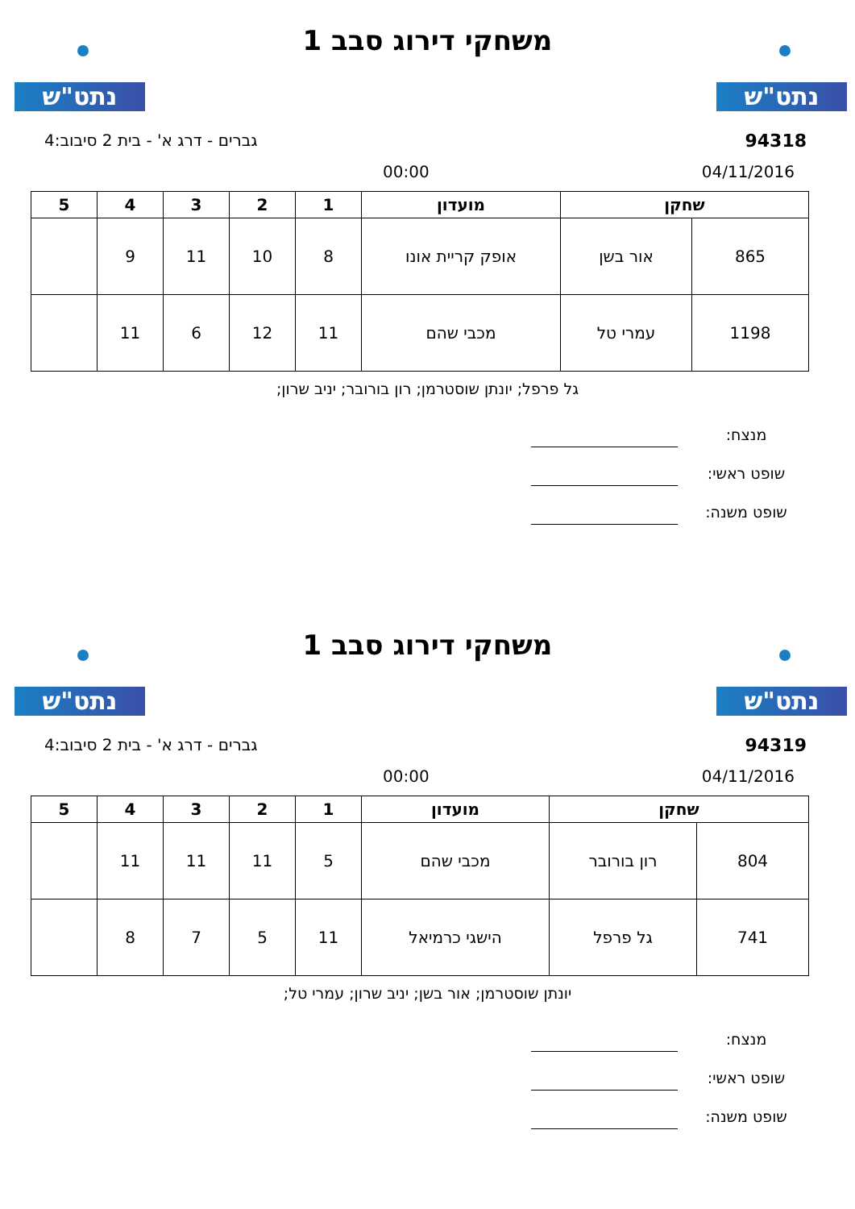נתט"ש נתט"ש
משחקי דירוג סבב 1
94318 גברים - דרג א' - בית 2 סיבוב:4
04/11/2016 00:00
| שחקן | | מועדון | 1 | 2 | 3 | 4 | 5 |
| --- | --- | --- | --- | --- | --- | --- | --- |
| 865 | אור בשן | אופק קריית אונו | 8 | 10 | 11 | 9 | |
| 1198 | עמרי טל | מכבי שהם | 11 | 12 | 6 | 11 | |
גל פרפל; יונתן שוסטרמן; רון בורובר; יניב שרון;
מנצח:
שופט ראשי:
שופט משנה:
נתט"ש נתט"ש
משחקי דירוג סבב 1
94319 גברים - דרג א' - בית 2 סיבוב:4
04/11/2016 00:00
| שחקן | | מועדון | 1 | 2 | 3 | 4 | 5 |
| --- | --- | --- | --- | --- | --- | --- | --- |
| 804 | רון בורובר | מכבי שהם | 5 | 11 | 11 | 11 | |
| 741 | גל פרפל | הישגי כרמיאל | 11 | 5 | 7 | 8 | |
יונתן שוסטרמן; אור בשן; יניב שרון; עמרי טל;
מנצח:
שופט ראשי:
שופט משנה: